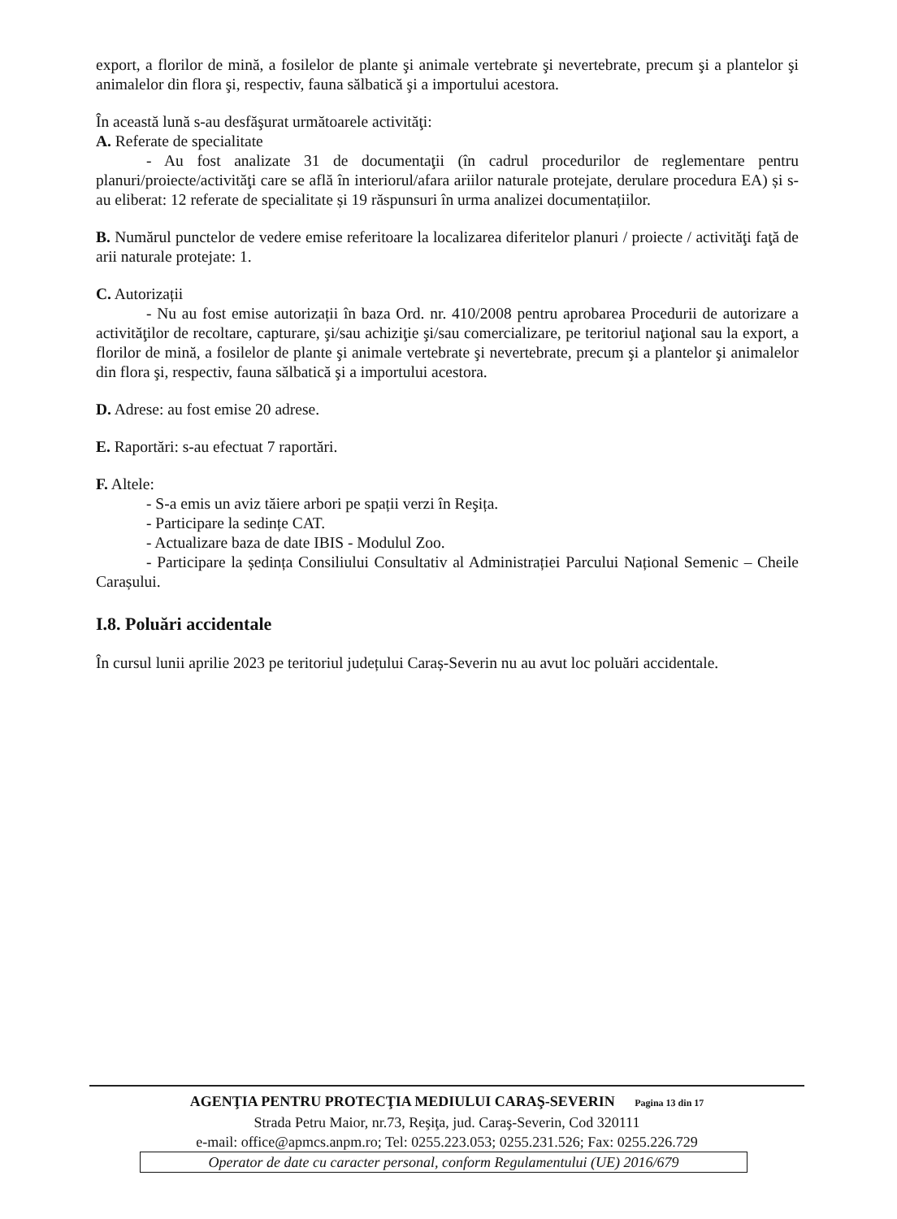export, a florilor de mină, a fosilelor de plante şi animale vertebrate şi nevertebrate, precum şi a plantelor şi animalelor din flora şi, respectiv, fauna sălbatică şi a importului acestora.
În această lună s-au desfăşurat următoarele activităţi:
A. Referate de specialitate
- Au fost analizate 31 de documentaţii (în cadrul procedurilor de reglementare pentru planuri/proiecte/activităţi care se află în interiorul/afara ariilor naturale protejate, derulare procedura EA) și s-au eliberat: 12 referate de specialitate și 19 răspunsuri în urma analizei documentațiilor.
B. Numărul punctelor de vedere emise referitoare la localizarea diferitelor planuri / proiecte / activităţi faţă de arii naturale protejate: 1.
C. Autorizații
- Nu au fost emise autorizații în baza Ord. nr. 410/2008 pentru aprobarea Procedurii de autorizare a activităţilor de recoltare, capturare, şi/sau achiziţie şi/sau comercializare, pe teritoriul naţional sau la export, a florilor de mină, a fosilelor de plante şi animale vertebrate şi nevertebrate, precum şi a plantelor şi animalelor din flora şi, respectiv, fauna sălbatică şi a importului acestora.
D. Adrese: au fost emise 20 adrese.
E. Raportări: s-au efectuat 7 raportări.
F. Altele:
- S-a emis un aviz tăiere arbori pe spații verzi în Reşița.
- Participare la sedințe CAT.
- Actualizare baza de date IBIS - Modulul Zoo.
- Participare la ședința Consiliului Consultativ al Administrației Parcului Național Semenic – Cheile Carașului.
I.8. Poluări accidentale
În cursul lunii aprilie 2023 pe teritoriul județului Caraș-Severin nu au avut loc poluări accidentale.
AGENŢIA PENTRU PROTECŢIA MEDIULUI CARAŞ-SEVERIN Pagina 13 din 17
Strada Petru Maior, nr.73, Reşiţa, jud. Caraş-Severin, Cod 320111
e-mail: office@apmcs.anpm.ro; Tel: 0255.223.053; 0255.231.526; Fax: 0255.226.729
Operator de date cu caracter personal, conform Regulamentului (UE) 2016/679